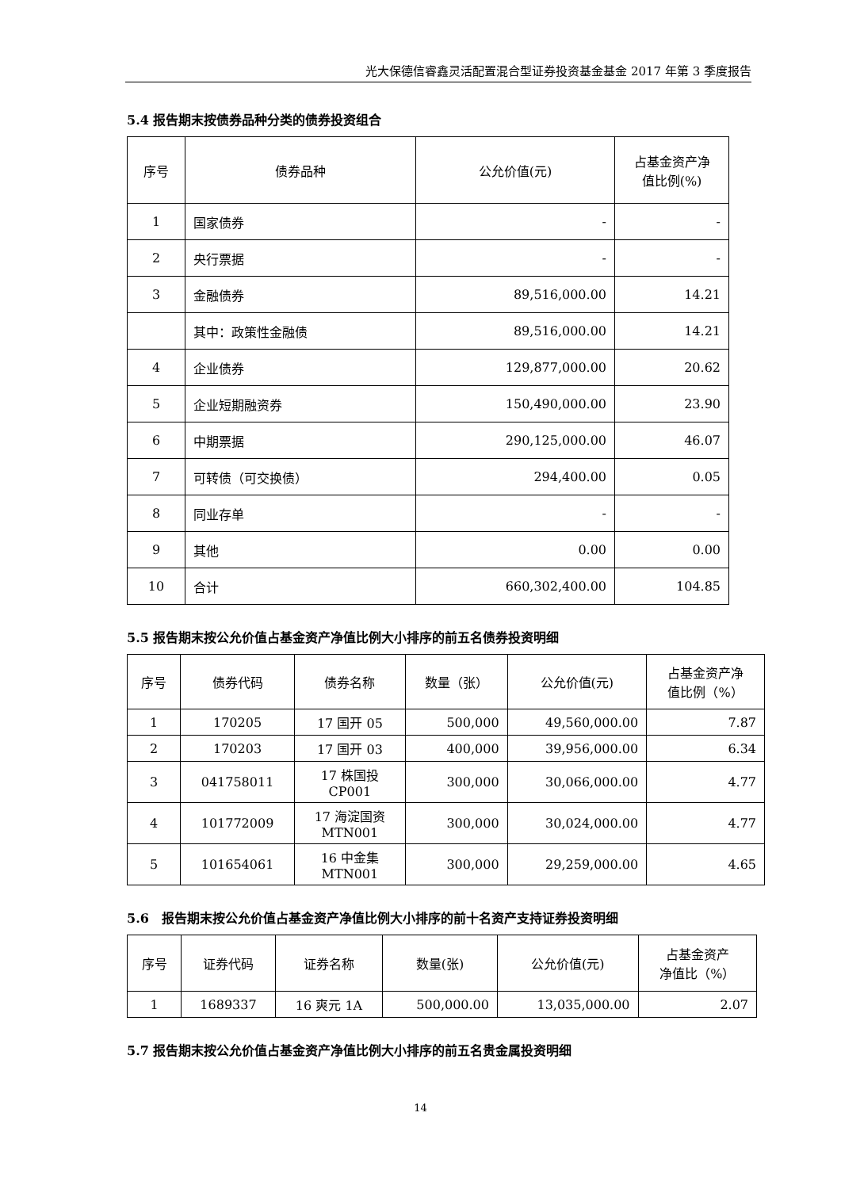光大保德信睿鑫灵活配置混合型证券投资基金基金 2017 年第 3 季度报告
5.4 报告期末按债券品种分类的债券投资组合
| 序号 | 债券品种 | 公允价值(元) | 占基金资产净 值比例(%) |
| --- | --- | --- | --- |
| 1 | 国家债券 | - | - |
| 2 | 央行票据 | - | - |
| 3 | 金融债券 | 89,516,000.00 | 14.21 |
| | 其中：政策性金融债 | 89,516,000.00 | 14.21 |
| 4 | 企业债券 | 129,877,000.00 | 20.62 |
| 5 | 企业短期融资券 | 150,490,000.00 | 23.90 |
| 6 | 中期票据 | 290,125,000.00 | 46.07 |
| 7 | 可转债（可交换债） | 294,400.00 | 0.05 |
| 8 | 同业存单 | - | - |
| 9 | 其他 | 0.00 | 0.00 |
| 10 | 合计 | 660,302,400.00 | 104.85 |
5.5 报告期末按公允价值占基金资产净值比例大小排序的前五名债券投资明细
| 序号 | 债券代码 | 债券名称 | 数量（张） | 公允价值(元) | 占基金资产净 值比例（%） |
| --- | --- | --- | --- | --- | --- |
| 1 | 170205 | 17 国开 05 | 500,000 | 49,560,000.00 | 7.87 |
| 2 | 170203 | 17 国开 03 | 400,000 | 39,956,000.00 | 6.34 |
| 3 | 041758011 | 17 株国投 CP001 | 300,000 | 30,066,000.00 | 4.77 |
| 4 | 101772009 | 17 海淀国资 MTN001 | 300,000 | 30,024,000.00 | 4.77 |
| 5 | 101654061 | 16 中金集 MTN001 | 300,000 | 29,259,000.00 | 4.65 |
5.6　报告期末按公允价值占基金资产净值比例大小排序的前十名资产支持证券投资明细
| 序号 | 证券代码 | 证券名称 | 数量(张) | 公允价值(元) | 占基金资产 净值比（%） |
| --- | --- | --- | --- | --- | --- |
| 1 | 1689337 | 16 爽元 1A | 500,000.00 | 13,035,000.00 | 2.07 |
5.7 报告期末按公允价值占基金资产净值比例大小排序的前五名贵金属投资明细
14